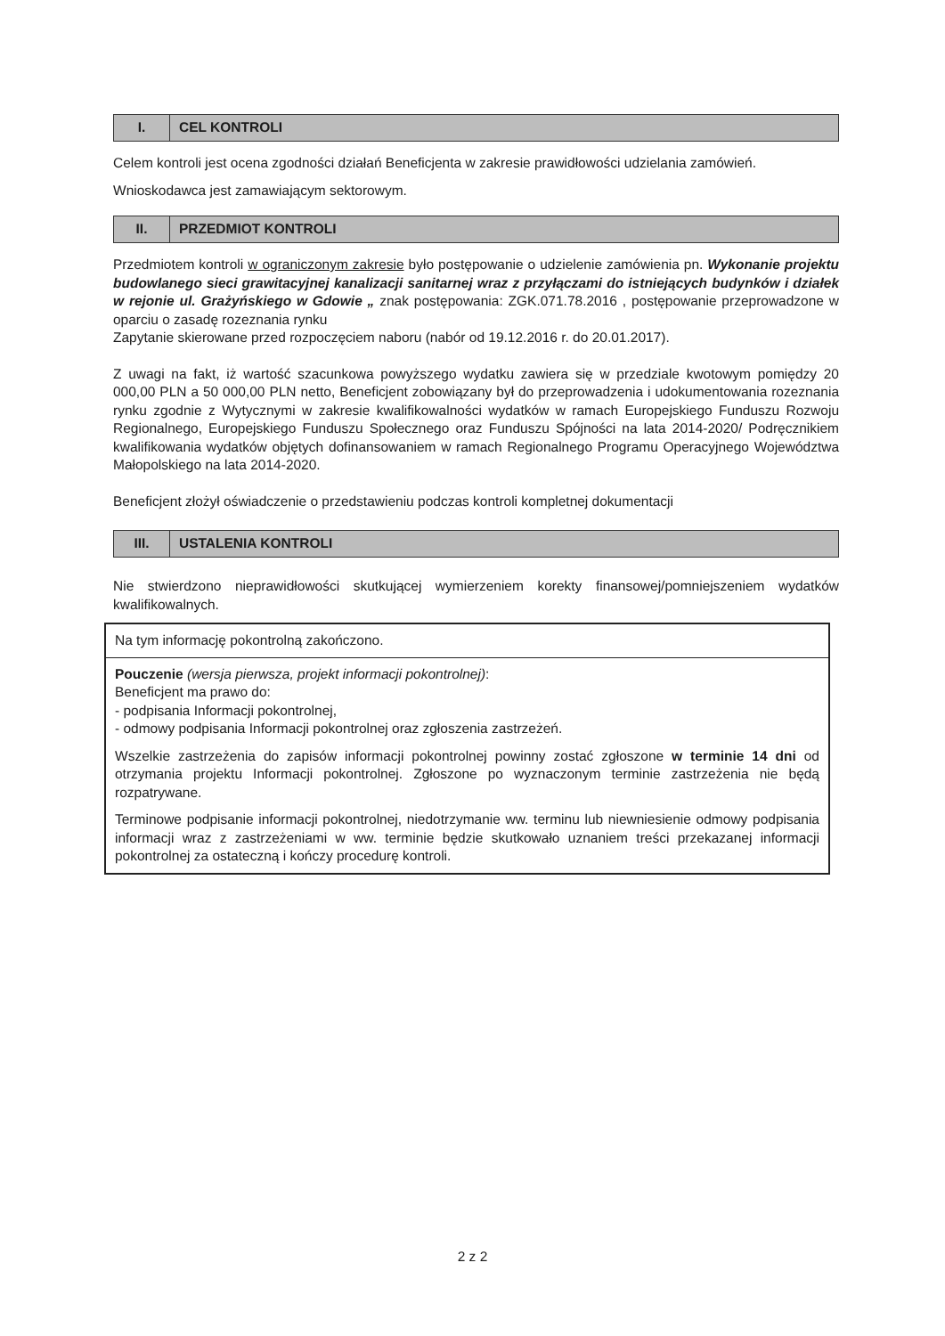| I. | CEL KONTROLI |
Celem kontroli jest ocena zgodności działań Beneficjenta w zakresie prawidłowości udzielania zamówień.
Wnioskodawca jest zamawiającym sektorowym.
| II. | PRZEDMIOT KONTROLI |
Przedmiotem kontroli w ograniczonym zakresie było postępowanie o udzielenie zamówienia pn. Wykonanie projektu budowlanego sieci grawitacyjnej kanalizacji sanitarnej wraz z przyłączami do istniejących budynków i działek w rejonie ul. Grażyńskiego w Gdowie „ znak postępowania: ZGK.071.78.2016 , postępowanie przeprowadzone w oparciu o zasadę rozeznania rynku
Zapytanie skierowane przed rozpoczęciem naboru (nabór od 19.12.2016 r. do 20.01.2017).
Z uwagi na fakt, iż wartość szacunkowa powyższego wydatku zawiera się w przedziale kwotowym pomiędzy 20 000,00 PLN a 50 000,00 PLN netto, Beneficjent zobowiązany był do przeprowadzenia i udokumentowania rozeznania rynku zgodnie z Wytycznymi w zakresie kwalifikowalności wydatków w ramach Europejskiego Funduszu Rozwoju Regionalnego, Europejskiego Funduszu Społecznego oraz Funduszu Spójności na lata 2014-2020/ Podręcznikiem kwalifikowania wydatków objętych dofinansowaniem w ramach Regionalnego Programu Operacyjnego Województwa Małopolskiego na lata 2014-2020.
Beneficjent złożył oświadczenie o przedstawieniu podczas kontroli kompletnej dokumentacji
| III. | USTALENIA KONTROLI |
Nie stwierdzono nieprawidłowości skutkującej wymierzeniem korekty finansowej/pomniejszeniem wydatków kwalifikowalnych.
Na tym informację pokontrolną zakończono.
Pouczenie (wersja pierwsza, projekt informacji pokontrolnej):
Beneficjent ma prawo do:
- podpisania Informacji pokontrolnej,
- odmowy podpisania Informacji pokontrolnej oraz zgłoszenia zastrzeżeń.
Wszelkie zastrzeżenia do zapisów informacji pokontrolnej powinny zostać zgłoszone w terminie 14 dni od otrzymania projektu Informacji pokontrolnej. Zgłoszone po wyznaczonym terminie zastrzeżenia nie będą rozpatrywane.
Terminowe podpisanie informacji pokontrolnej, niedotrzymanie ww. terminu lub niewniesienie odmowy podpisania informacji wraz z zastrzeżeniami w ww. terminie będzie skutkowało uznaniem treści przekazanej informacji pokontrolnej za ostateczną i kończy procedurę kontroli.
2 z 2